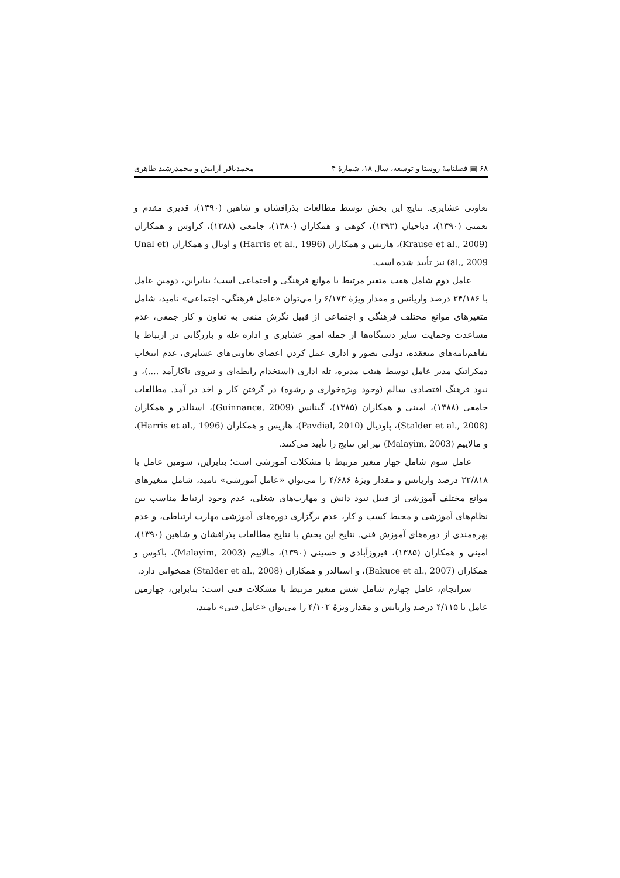۶۸ ▤ فصلنامهٔ روستا و توسعه، سال ۱۸، شمارهٔ ۴ محمدباقر آرایش و محمدرشید طاهری
تعاونی عشایری. نتایج این بخش توسط مطالعات بذرافشان و شاهین (۱۳۹۰)، قدیری مقدم و نعمتی (۱۳۹۰)، ذباحیان (۱۳۹۳)، کوهی و همکاران (۱۳۸۰)، جامعی (۱۳۸۸)، کراوس و همکاران (Krause et al., 2009)، هاریس و همکاران (Harris et al., 1996) و اونال و همکاران (Unal et al., 2009) نیز تأیید شده است.
عامل دوم شامل هفت متغیر مرتبط با موانع فرهنگی و اجتماعی است؛ بنابراین، دومین عامل با ۲۴/۱۸۶ درصد واریانس و مقدار ویژهٔ ۶/۱۷۳ را می‌توان «عامل فرهنگی- اجتماعی» نامید، شامل متغیرهای موانع مختلف فرهنگی و اجتماعی از قبیل نگرش منفی به تعاون و کار جمعی، عدم مساعدت وحمایت سایر دستگاه‌ها از جمله امور عشایری و اداره غله و بازرگانی در ارتباط با تفاهم‌نامه‌های منعقده، دولتی تصور و اداری عمل کردن اعضای تعاونی‌های عشایری، عدم انتخاب دمکراتیک مدیر عامل توسط هیئت مدیره، تله اداری (استخدام رابطه‌ای و نیروی ناکارآمد ....)، و نبود فرهنگ اقتصادی سالم (وجود ویژه‌خواری و رشوه) در گرفتن کار و اخذ در آمد. مطالعات جامعی (۱۳۸۸)، امینی و همکاران (۱۳۸۵)، گینانس (Guinnance, 2009)، استالدر و همکاران (Stalder et al., 2008)، پاودیال (Pavdial, 2010)، هاریس و همکاران (Harris et al., 1996)، و مالاییم (Malayim, 2003) نیز این نتایج را تأیید می‌کنند.
عامل سوم شامل چهار متغیر مرتبط با مشکلات آموزشی است؛ بنابراین، سومین عامل با ۲۲/۸۱۸ درصد واریانس و مقدار ویژهٔ ۴/۶۸۶ را می‌توان «عامل آموزشی» نامید، شامل متغیرهای موانع مختلف آموزشی از قبیل نبود دانش و مهارت‌های شغلی، عدم وجود ارتباط مناسب بین نظام‌های آموزشی و محیط کسب و کار، عدم برگزاری دوره‌های آموزشی مهارت ارتباطی، و عدم بهره‌مندی از دوره‌های آموزش فنی. نتایج این بخش با نتایج مطالعات بذرافشان و شاهین (۱۳۹۰)، امینی و همکاران (۱۳۸۵)، فیروزآبادی و حسینی (۱۳۹۰)، مالاییم (Malayim, 2003)، باکوس و همکاران (Bakuce et al., 2007)، و استالدر و همکاران (Stalder et al., 2008) همخوانی دارد.
سرانجام، عامل چهارم شامل شش متغیر مرتبط با مشکلات فنی است؛ بنابراین، چهارمین عامل با ۴/۱۱۵ درصد واریانس و مقدار ویژهٔ ۴/۱۰۲ را می‌توان «عامل فنی» نامید،